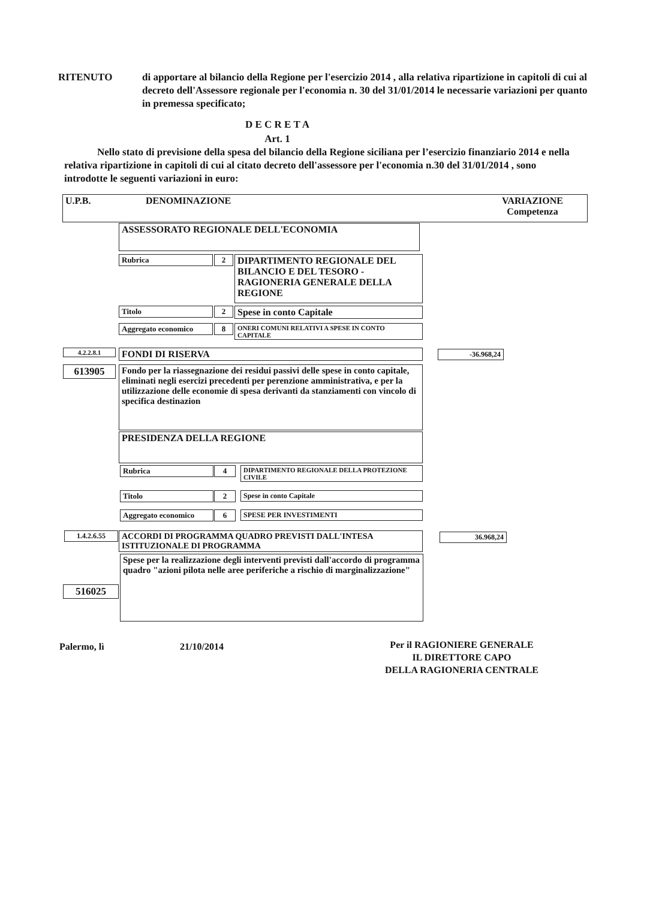RITENUTO di apportare al bilancio della Regione per l'esercizio 2014 , alla relativa ripartizione in capitoli di cui al decreto dell'Assessore regionale per l'economia n. 30 del 31/01/2014 le necessarie variazioni per quanto in premessa specificato;
D E C R E T A
Art. 1
Nello stato di previsione della spesa del bilancio della Regione siciliana per l’esercizio finanziario 2014 e nella relativa ripartizione in capitoli di cui al citato decreto dell'assessore per l'economia n.30 del 31/01/2014 , sono introdotte le seguenti variazioni in euro:
U.P.B. DENOMINAZIONE VARIAZIONE
Competenza
ASSESSORATO REGIONALE DELL'ECONOMIA
Rubrica 2
DIPARTIMENTO REGIONALE DEL BILANCIO E DEL TESORO - RAGIONERIA GENERALE DELLA REGIONE
Titolo 2 Spese in conto Capitale
Aggregato economico 8 ONERI COMUNI RELATIVI A SPESE IN CONTO CAPITALE
4.2.2.8.1 FONDI DI RISERVA -36.968,24
613905
Fondo per la riassegnazione dei residui passivi delle spese in conto capitale, eliminati negli esercizi precedenti per perenzione amministrativa, e per la utilizzazione delle economie di spesa derivanti da stanziamenti con vincolo di specifica destinazion
PRESIDENZA DELLA REGIONE
Rubrica 4 DIPARTIMENTO REGIONALE DELLA PROTEZIONE CIVILE
Titolo 2 Spese in conto Capitale
Aggregato economico 6 SPESE PER INVESTIMENTI
1.4.2.6.55
ACCORDI DI PROGRAMMA QUADRO PREVISTI DALL'INTESA ISTITUZIONALE DI PROGRAMMA
36.968,24
Spese per la realizzazione degli interventi previsti dall'accordo di programma quadro "azioni pilota nelle aree periferiche a rischio di marginalizzazione"
516025
Palermo, lì 21/10/2014
Per il RAGIONIERE GENERALE
IL DIRETTORE CAPO
DELLA RAGIONERIA CENTRALE